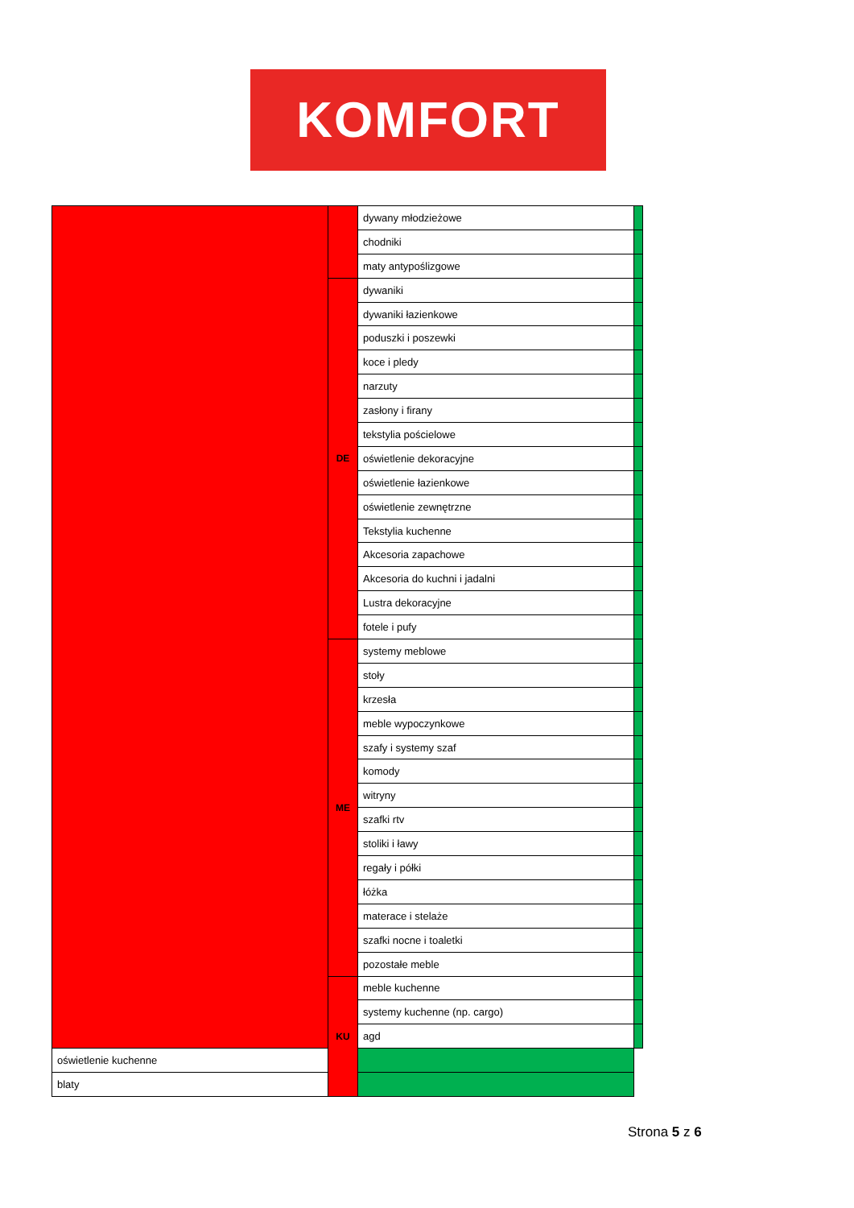KOMFORT
| | | dywany młodzieżowe | |
| | | chodniki | |
| | | maty antypoślizgowe | |
| | DE | dywaniki | |
| | | dywaniki łazienkowe | |
| | | poduszki i poszewki | |
| | | koce i pledy | |
| | | narzuty | |
| | | zasłony i firany | |
| | | tekstylia pościelowe | |
| | | oświetlenie dekoracyjne | |
| | | oświetlenie łazienkowe | |
| | | oświetlenie zewnętrzne | |
| | | Tekstylia kuchenne | |
| | | Akcesoria zapachowe | |
| | | Akcesoria do kuchni i jadalni | |
| | | Lustra dekoracyjne | |
| | | fotele i pufy | |
| | ME | systemy meblowe | |
| | | stoły | |
| | | krzesła | |
| | | meble wypoczynkowe | |
| | | szafy i systemy szaf | |
| | | komody | |
| | | witryny | |
| | | szafki rtv | |
| | | stoliki i ławy | |
| | | regały i półki | |
| | | łóżka | |
| | | materace i stelaże | |
| | | szafki nocne i toaletki | |
| | | pozostałe meble | |
| | KU | meble kuchenne | |
| | | systemy kuchenne (np. cargo) | |
| | | agd | |
| oświetlenie kuchenne | | | |
| blaty | | | |
Strona 5 z 6